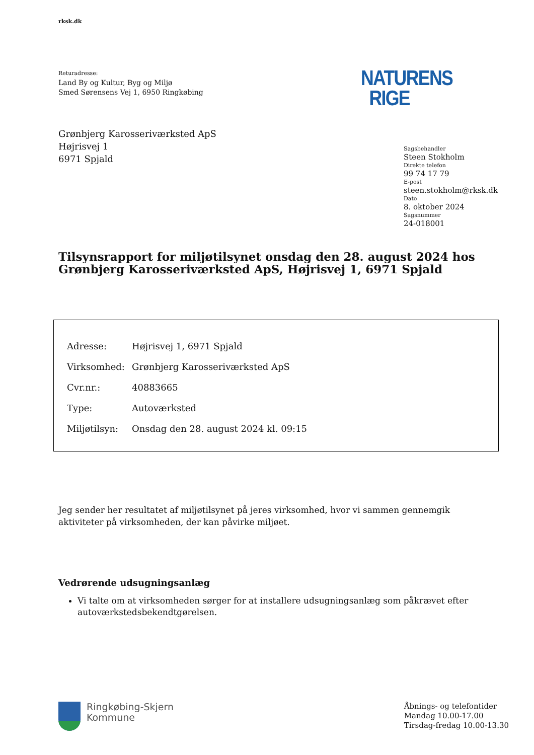rksk.dk
Returadresse:
Land By og Kultur, Byg og Miljø
Smed Sørensens Vej 1, 6950 Ringkøbing
NATURENS
RIGE
Grønbjerg Karosseriværksted ApS
Højrisvej 1
6971 Spjald
Sagsbehandler
Steen Stokholm
Direkte telefon
99 74 17 79
E-post
steen.stokholm@rksk.dk
Dato
8. oktober 2024
Sagsnummer
24-018001
Tilsynsrapport for miljøtilsynet onsdag den 28. august 2024 hos Grønbjerg Karosseriværksted ApS, Højrisvej 1, 6971 Spjald
| Adresse: | Højrisvej 1, 6971 Spjald |
| Virksomhed: | Grønbjerg Karosseriværksted ApS |
| Cvr.nr.: | 40883665 |
| Type: | Autoværksted |
| Miljøtilsyn: | Onsdag den 28. august 2024 kl. 09:15 |
Jeg sender her resultatet af miljøtilsynet på jeres virksomhed, hvor vi sammen gennemgik aktiviteter på virksomheden, der kan påvirke miljøet.
Vedrørende udsugningsanlæg
Vi talte om at virksomheden sørger for at installere udsugningsanlæg som påkrævet efter autoværkstedsbekendtgørelsen.
Ringkøbing-Skjern
Kommune
Åbnings- og telefontider
Mandag 10.00-17.00
Tirsdag-fredag 10.00-13.30